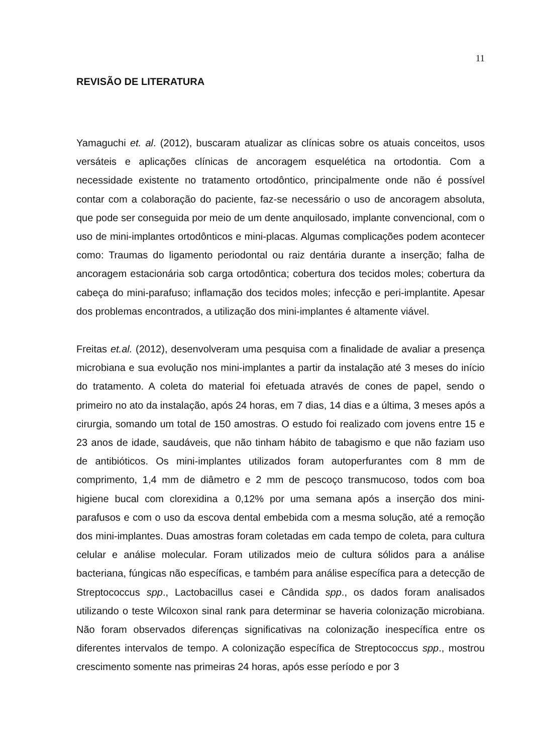11
REVISÃO DE LITERATURA
Yamaguchi et. al. (2012), buscaram atualizar as clínicas sobre os atuais conceitos, usos versáteis e aplicações clínicas de ancoragem esquelética na ortodontia. Com a necessidade existente no tratamento ortodôntico, principalmente onde não é possível contar com a colaboração do paciente, faz-se necessário o uso de ancoragem absoluta, que pode ser conseguida por meio de um dente anquilosado, implante convencional, com o uso de mini-implantes ortodônticos e mini-placas. Algumas complicações podem acontecer como: Traumas do ligamento periodontal ou raiz dentária durante a inserção; falha de ancoragem estacionária sob carga ortodôntica; cobertura dos tecidos moles; cobertura da cabeça do mini-parafuso; inflamação dos tecidos moles; infecção e peri-implantite. Apesar dos problemas encontrados, a utilização dos mini-implantes é altamente viável.
Freitas et.al. (2012), desenvolveram uma pesquisa com a finalidade de avaliar a presença microbiana e sua evolução nos mini-implantes a partir da instalação até 3 meses do início do tratamento. A coleta do material foi efetuada através de cones de papel, sendo o primeiro no ato da instalação, após 24 horas, em 7 dias, 14 dias e a última, 3 meses após a cirurgia, somando um total de 150 amostras. O estudo foi realizado com jovens entre 15 e 23 anos de idade, saudáveis, que não tinham hábito de tabagismo e que não faziam uso de antibióticos. Os mini-implantes utilizados foram autoperfurantes com 8 mm de comprimento, 1,4 mm de diâmetro e 2 mm de pescoço transmucoso, todos com boa higiene bucal com clorexidina a 0,12% por uma semana após a inserção dos mini-parafusos e com o uso da escova dental embebida com a mesma solução, até a remoção dos mini-implantes. Duas amostras foram coletadas em cada tempo de coleta, para cultura celular e análise molecular. Foram utilizados meio de cultura sólidos para a análise bacteriana, fúngicas não específicas, e também para análise específica para a detecção de Streptococcus spp., Lactobacillus casei e Cândida spp., os dados foram analisados utilizando o teste Wilcoxon sinal rank para determinar se haveria colonização microbiana. Não foram observados diferenças significativas na colonização inespecífica entre os diferentes intervalos de tempo. A colonização específica de Streptococcus spp., mostrou crescimento somente nas primeiras 24 horas, após esse período e por 3